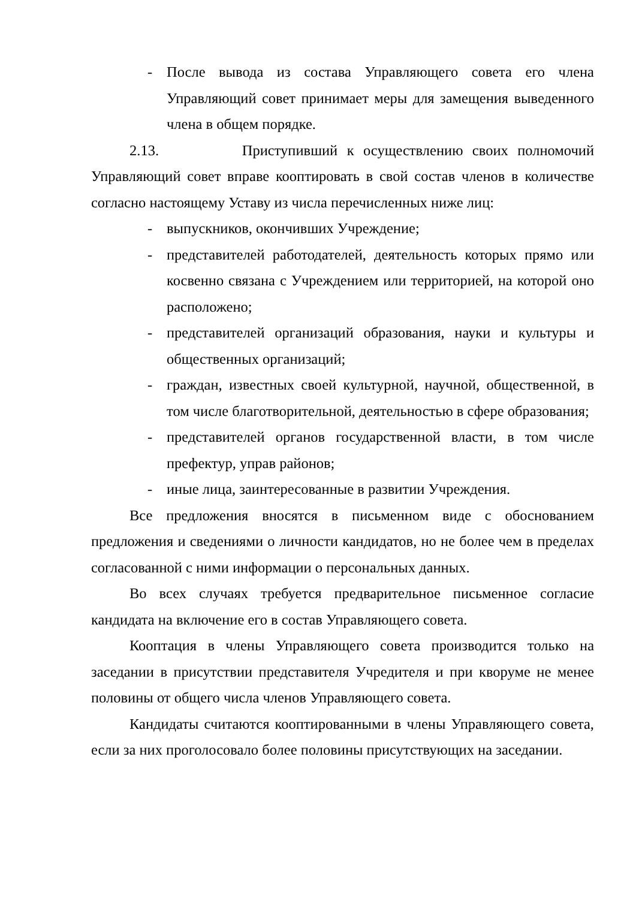- После вывода из состава Управляющего совета его члена Управляющий совет принимает меры для замещения выведенного члена в общем порядке.
2.13. Приступивший к осуществлению своих полномочий Управляющий совет вправе кооптировать в свой состав членов в количестве согласно настоящему Уставу из числа перечисленных ниже лиц:
- выпускников, окончивших Учреждение;
- представителей работодателей, деятельность которых прямо или косвенно связана с Учреждением или территорией, на которой оно расположено;
- представителей организаций образования, науки и культуры и общественных организаций;
- граждан, известных своей культурной, научной, общественной, в том числе благотворительной, деятельностью в сфере образования;
- представителей органов государственной власти, в том числе префектур, управ районов;
- иные лица, заинтересованные в развитии Учреждения.
Все предложения вносятся в письменном виде с обоснованием предложения и сведениями о личности кандидатов, но не более чем в пределах согласованной с ними информации о персональных данных.
Во всех случаях требуется предварительное письменное согласие кандидата на включение его в состав Управляющего совета.
Кооптация в члены Управляющего совета производится только на заседании в присутствии представителя Учредителя и при кворуме не менее половины от общего числа членов Управляющего совета.
Кандидаты считаются кооптированными в члены Управляющего совета, если за них проголосовало более половины присутствующих на заседании.